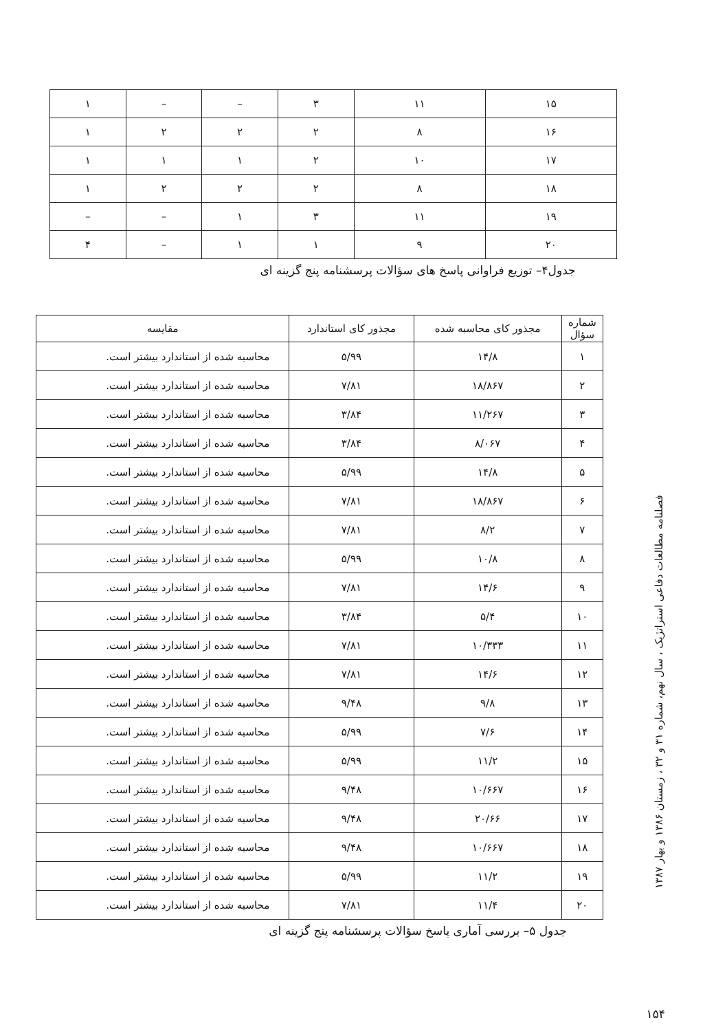| ۱۵ | ۱۱ | ۳ | – | – | ۱ |
| ۱۶ | ۸ | ۲ | ۲ | ۲ | ۱ |
| ۱۷ | ۱۰ | ۲ | ۱ | ۱ | ۱ |
| ۱۸ | ۸ | ۲ | ۲ | ۲ | ۱ |
| ۱۹ | ۱۱ | ۳ | ۱ | – | – |
| ۲۰ | ۹ | ۱ | ۱ | – | ۴ |
جدول۴– توزیع فراوانی پاسخ های سؤالات پرسشنامه پنج گزینه ای
| شماره سؤال | مجذور کای محاسبه شده | مجذور کای استاندارد | مقایسه |
| --- | --- | --- | --- |
| ۱ | ۱۴/۸ | ۵/۹۹ | محاسبه شده از استاندارد بیشتر است. |
| ۲ | ۱۸/۸۶۷ | ۷/۸۱ | محاسبه شده از استاندارد بیشتر است. |
| ۳ | ۱۱/۲۶۷ | ۳/۸۴ | محاسبه شده از استاندارد بیشتر است. |
| ۴ | ۸/۰۶۷ | ۳/۸۴ | محاسبه شده از استاندارد بیشتر است. |
| ۵ | ۱۴/۸ | ۵/۹۹ | محاسبه شده از استاندارد بیشتر است. |
| ۶ | ۱۸/۸۶۷ | ۷/۸۱ | محاسبه شده از استاندارد بیشتر است. |
| ۷ | ۸/۲ | ۷/۸۱ | محاسبه شده از استاندارد بیشتر است. |
| ۸ | ۱۰/۸ | ۵/۹۹ | محاسبه شده از استاندارد بیشتر است. |
| ۹ | ۱۴/۶ | ۷/۸۱ | محاسبه شده از استاندارد بیشتر است. |
| ۱۰ | ۵/۴ | ۳/۸۴ | محاسبه شده از استاندارد بیشتر است. |
| ۱۱ | ۱۰/۳۳۳ | ۷/۸۱ | محاسبه شده از استاندارد بیشتر است. |
| ۱۲ | ۱۴/۶ | ۷/۸۱ | محاسبه شده از استاندارد بیشتر است. |
| ۱۳ | ۹/۸ | ۹/۴۸ | محاسبه شده از استاندارد بیشتر است. |
| ۱۴ | ۷/۶ | ۵/۹۹ | محاسبه شده از استاندارد بیشتر است. |
| ۱۵ | ۱۱/۲ | ۵/۹۹ | محاسبه شده از استاندارد بیشتر است. |
| ۱۶ | ۱۰/۶۶۷ | ۹/۴۸ | محاسبه شده از استاندارد بیشتر است. |
| ۱۷ | ۲۰/۶۶ | ۹/۴۸ | محاسبه شده از استاندارد بیشتر است. |
| ۱۸ | ۱۰/۶۶۷ | ۹/۴۸ | محاسبه شده از استاندارد بیشتر است. |
| ۱۹ | ۱۱/۲ | ۵/۹۹ | محاسبه شده از استاندارد بیشتر است. |
| ۲۰ | ۱۱/۴ | ۷/۸۱ | محاسبه شده از استاندارد بیشتر است. |
جدول ۵– بررسی آماری پاسخ سؤالات پرسشنامه پنج گزینه ای
فصلنامه مطالعات دفاعی استراتژیک ، سال نهم، شماره ۳۱ و ۳۲ ، زمستان ۱۳۸۶ و بهار ۱۳۸۷
۱۵۴